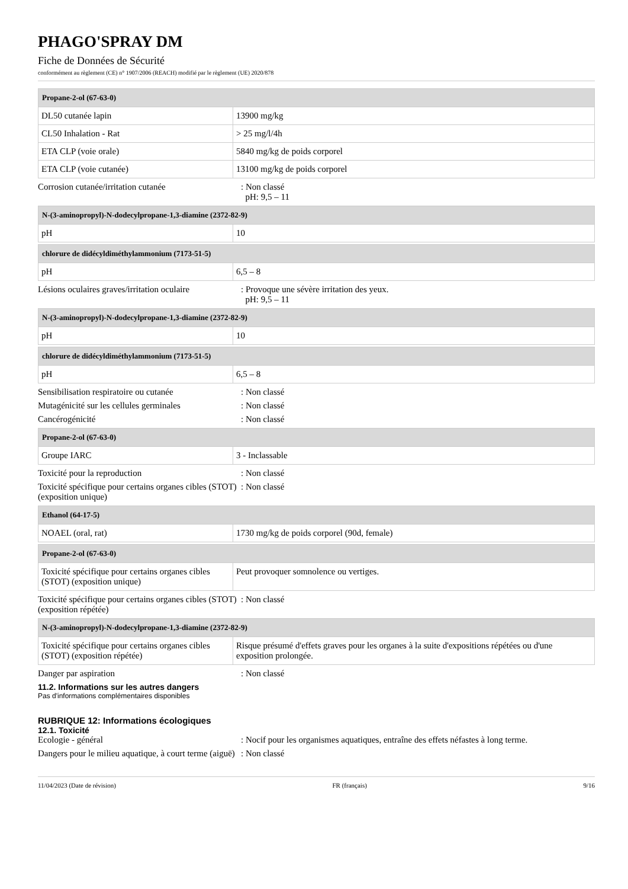PHAGO'SPRAY DM
Fiche de Données de Sécurité
conformément au règlement (CE) n° 1907/2006 (REACH) modifié par le règlement (UE) 2020/878
| Propane-2-ol (67-63-0) | |
| --- | --- |
| DL50 cutanée lapin | 13900 mg/kg |
| CL50 Inhalation - Rat | > 25 mg/l/4h |
| ETA CLP (voie orale) | 5840 mg/kg de poids corporel |
| ETA CLP (voie cutanée) | 13100 mg/kg de poids corporel |
Corrosion cutanée/irritation cutanée : Non classé
pH: 9,5 – 11
| N-(3-aminopropyl)-N-dodecylpropane-1,3-diamine (2372-82-9) | |
| --- | --- |
| pH | 10 |
| chlorure de didécyldiméthylammonium (7173-51-5) | |
| --- | --- |
| pH | 6,5 – 8 |
Lésions oculaires graves/irritation oculaire
: Provoque une sévère irritation des yeux.
pH: 9,5 – 11
| N-(3-aminopropyl)-N-dodecylpropane-1,3-diamine (2372-82-9) | |
| --- | --- |
| pH | 10 |
| chlorure de didécyldiméthylammonium (7173-51-5) | |
| --- | --- |
| pH | 6,5 – 8 |
Sensibilisation respiratoire ou cutanée
: Non classé
Mutagénicité sur les cellules germinales
: Non classé
Cancérogénicité : Non classé
| Propane-2-ol (67-63-0) | |
| --- | --- |
| Groupe IARC | 3 - Inclassable |
Toxicité pour la reproduction : Non classé
Toxicité spécifique pour certains organes cibles (STOT) (exposition unique)
: Non classé
| Ethanol (64-17-5) | |
| --- | --- |
| NOAEL (oral, rat) | 1730 mg/kg de poids corporel (90d, female) |
| Propane-2-ol (67-63-0) | |
| --- | --- |
| Toxicité spécifique pour certains organes cibles (STOT) (exposition unique) | Peut provoquer somnolence ou vertiges. |
Toxicité spécifique pour certains organes cibles (STOT) (exposition répétée)
: Non classé
| N-(3-aminopropyl)-N-dodecylpropane-1,3-diamine (2372-82-9) | |
| --- | --- |
| Toxicité spécifique pour certains organes cibles (STOT) (exposition répétée) | Risque présumé d'effets graves pour les organes à la suite d'expositions répétées ou d'une exposition prolongée. |
Danger par aspiration : Non classé
11.2. Informations sur les autres dangers
Pas d'informations complémentaires disponibles
RUBRIQUE 12: Informations écologiques
12.1. Toxicité
Ecologie - général : Nocif pour les organismes aquatiques, entraîne des effets néfastes à long terme.
Dangers pour le milieu aquatique, à court terme (aiguë)
: Non classé
11/04/2023 (Date de révision) FR (français) 9/16